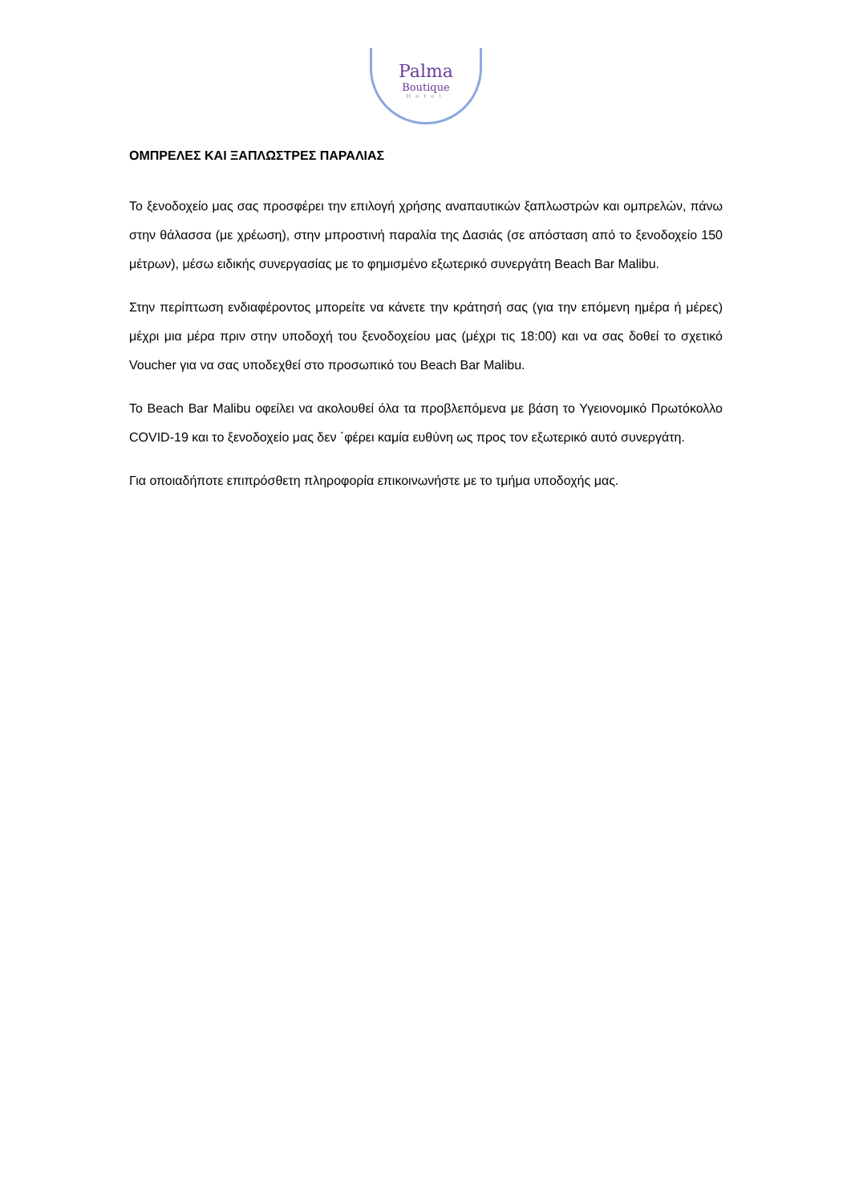Palma
Boutique
Hotel
ΟΜΠΡΕΛΕΣ ΚΑΙ ΞΑΠΛΩΣΤΡΕΣ ΠΑΡΑΛΙΑΣ
Το ξενοδοχείο μας σας προσφέρει την επιλογή χρήσης αναπαυτικών ξαπλωστρών και ομπρελών, πάνω στην θάλασσα (με χρέωση), στην μπροστινή παραλία της Δασιάς (σε απόσταση από το ξενοδοχείο 150 μέτρων), μέσω ειδικής συνεργασίας με το φημισμένο εξωτερικό συνεργάτη Beach Bar Malibu.
Στην περίπτωση ενδιαφέροντος μπορείτε να κάνετε την κράτησή σας (για την επόμενη ημέρα ή μέρες) μέχρι μια μέρα πριν στην υποδοχή του ξενοδοχείου μας (μέχρι τις 18:00) και να σας δοθεί το σχετικό Voucher για να σας υποδεχθεί στο προσωπικό του Beach Bar Malibu.
Το Beach Bar Malibu οφείλει να ακολουθεί όλα τα προβλεπόμενα με βάση το Υγειονομικό Πρωτόκολλο COVID-19 και το ξενοδοχείο μας δεν ΄φέρει καμία ευθύνη ως προς τον εξωτερικό αυτό συνεργάτη.
Για οποιαδήποτε επιπρόσθετη πληροφορία επικοινωνήστε με το τμήμα υποδοχής μας.